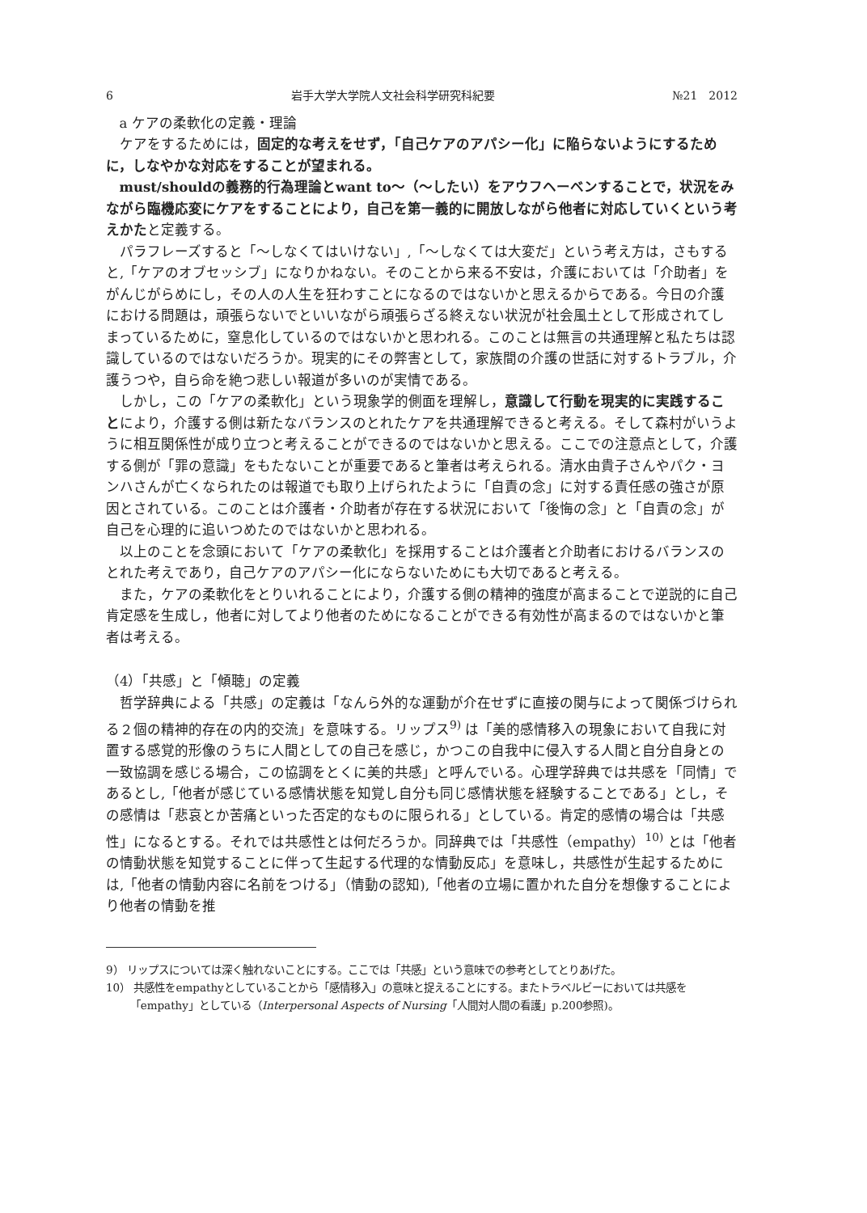6 岩手大学大学院人文社会科学研究科紀要 №21　2012
a ケアの柔軟化の定義・理論
ケアをするためには，固定的な考えをせず，「自己ケアのアパシー化」に陥らないようにするために，しなやかな対応をすることが望まれる。
must/shouldの義務的行為理論とwant to〜（〜したい）をアウフヘーベンすることで，状況をみながら臨機応変にケアをすることにより，自己を第一義的に開放しながら他者に対応していくという考えかたと定義する。
パラフレーズすると「〜しなくてはいけない」,「〜しなくては大変だ」という考え方は，さもすると,「ケアのオブセッシブ」になりかねない。そのことから来る不安は，介護においては「介助者」をがんじがらめにし，その人の人生を狂わすことになるのではないかと思えるからである。今日の介護における問題は，頑張らないでといいながら頑張らざる終えない状況が社会風土として形成されてしまっているために，窒息化しているのではないかと思われる。このことは無言の共通理解と私たちは認識しているのではないだろうか。現実的にその弊害として，家族間の介護の世話に対するトラブル，介護うつや，自ら命を絶つ悲しい報道が多いのが実情である。
しかし，この「ケアの柔軟化」という現象学的側面を理解し，意識して行動を現実的に実践することにより，介護する側は新たなバランスのとれたケアを共通理解できると考える。そして森村がいうように相互関係性が成り立つと考えることができるのではないかと思える。ここでの注意点として，介護する側が「罪の意識」をもたないことが重要であると筆者は考えられる。清水由貴子さんやパク・ヨンハさんが亡くなられたのは報道でも取り上げられたように「自責の念」に対する責任感の強さが原因とされている。このことは介護者・介助者が存在する状況において「後悔の念」と「自責の念」が自己を心理的に追いつめたのではないかと思われる。
以上のことを念頭において「ケアの柔軟化」を採用することは介護者と介助者におけるバランスのとれた考えであり，自己ケアのアパシー化にならないためにも大切であると考える。
また，ケアの柔軟化をとりいれることにより，介護する側の精神的強度が高まることで逆説的に自己肯定感を生成し，他者に対してより他者のためになることができる有効性が高まるのではないかと筆者は考える。
（4）「共感」と「傾聴」の定義
哲学辞典による「共感」の定義は「なんら外的な運動が介在せずに直接の関与によって関係づけられる２個の精神的存在の内的交流」を意味する。リップス<sup>9)</sup> は「美的感情移入の現象において自我に対置する感覚的形像のうちに人間としての自己を感じ，かつこの自我中に侵入する人間と自分自身との一致協調を感じる場合，この協調をとくに美的共感」と呼んでいる。心理学辞典では共感を「同情」であるとし,「他者が感じている感情状態を知覚し自分も同じ感情状態を経験することである」とし，その感情は「悲哀とか苦痛といった否定的なものに限られる」としている。肯定的感情の場合は「共感性」になるとする。それでは共感性とは何だろうか。同辞典では「共感性（empathy）<sup>10)</sup> とは「他者の情動状態を知覚することに伴って生起する代理的な情動反応」を意味し，共感性が生起するためには,「他者の情動内容に名前をつける」（情動の認知),「他者の立場に置かれた自分を想像することにより他者の情動を推
9） リップスについては深く触れないことにする。ここでは「共感」という意味での参考としてとりあげた。
10） 共感性をempathyとしていることから「感情移入」の意味と捉えることにする。またトラベルビーにおいては共感を「empathy」としている（Interpersonal Aspects of Nursing「人間対人間の看護」p.200参照)。